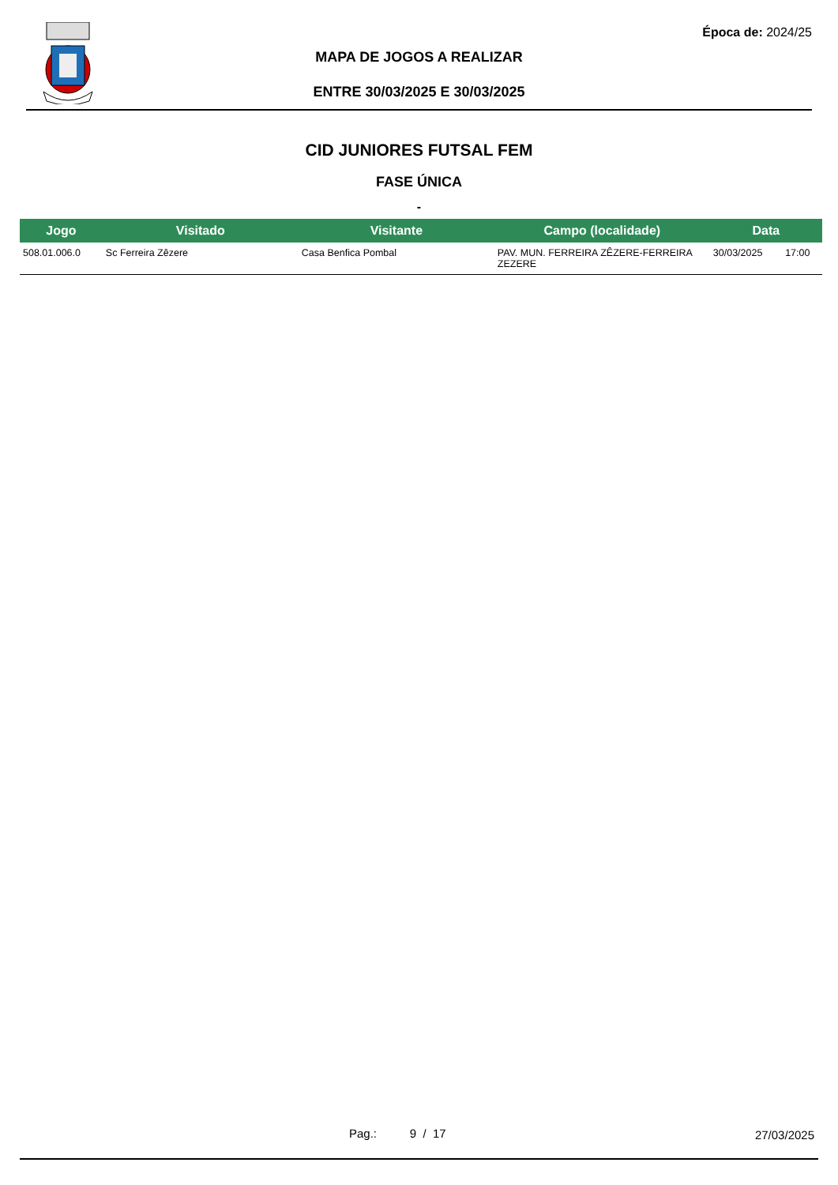Época de: 2024/25
MAPA DE JOGOS A REALIZAR
ENTRE 30/03/2025 E 30/03/2025
CID JUNIORES FUTSAL FEM
FASE ÚNICA
-
| Jogo | Visitado | Visitante | Campo (localidade) | Data | |
| --- | --- | --- | --- | --- | --- |
| 508.01.006.0 | Sc Ferreira Zêzere | Casa Benfica Pombal | PAV. MUN. FERREIRA ZÊZERE-FERREIRA ZEZERE | 30/03/2025 | 17:00 |
Pag.: 9 / 17 27/03/2025